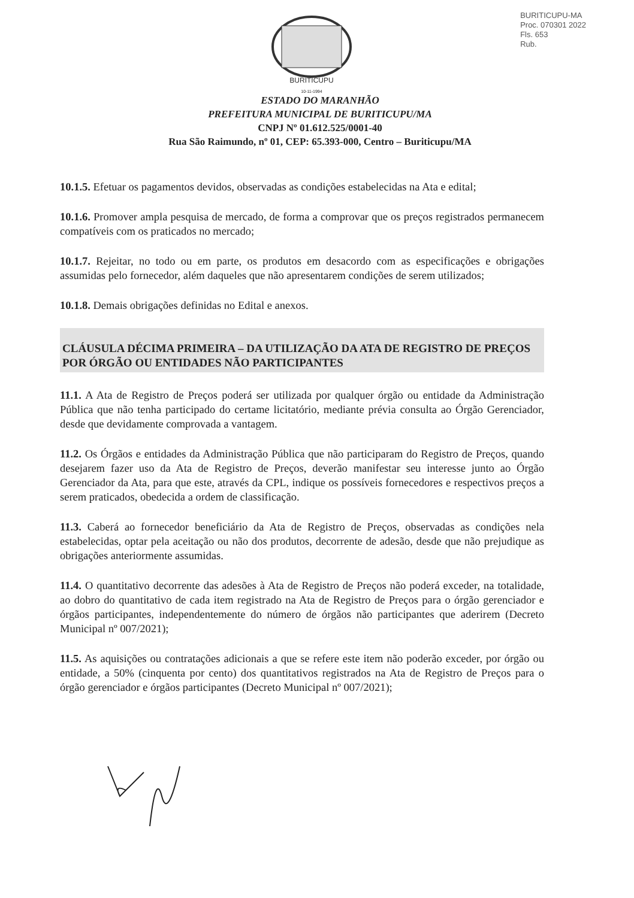BURITICUPU
10-11-1994
BURITICUPU-MA
Proc. 070301 2022
Fls. 653
Rub.
ESTADO DO MARANHÃO
PREFEITURA MUNICIPAL DE BURITICUPU/MA
CNPJ Nº 01.612.525/0001-40
Rua São Raimundo, nº 01, CEP: 65.393-000, Centro – Buriticupu/MA
10.1.5. Efetuar os pagamentos devidos, observadas as condições estabelecidas na Ata e edital;
10.1.6. Promover ampla pesquisa de mercado, de forma a comprovar que os preços registrados permanecem compatíveis com os praticados no mercado;
10.1.7. Rejeitar, no todo ou em parte, os produtos em desacordo com as especificações e obrigações assumidas pelo fornecedor, além daqueles que não apresentarem condições de serem utilizados;
10.1.8. Demais obrigações definidas no Edital e anexos.
CLÁUSULA DÉCIMA PRIMEIRA – DA UTILIZAÇÃO DA ATA DE REGISTRO DE PREÇOS POR ÓRGÃO OU ENTIDADES NÃO PARTICIPANTES
11.1. A Ata de Registro de Preços poderá ser utilizada por qualquer órgão ou entidade da Administração Pública que não tenha participado do certame licitatório, mediante prévia consulta ao Órgão Gerenciador, desde que devidamente comprovada a vantagem.
11.2. Os Órgãos e entidades da Administração Pública que não participaram do Registro de Preços, quando desejarem fazer uso da Ata de Registro de Preços, deverão manifestar seu interesse junto ao Órgão Gerenciador da Ata, para que este, através da CPL, indique os possíveis fornecedores e respectivos preços a serem praticados, obedecida a ordem de classificação.
11.3. Caberá ao fornecedor beneficiário da Ata de Registro de Preços, observadas as condições nela estabelecidas, optar pela aceitação ou não dos produtos, decorrente de adesão, desde que não prejudique as obrigações anteriormente assumidas.
11.4. O quantitativo decorrente das adesões à Ata de Registro de Preços não poderá exceder, na totalidade, ao dobro do quantitativo de cada item registrado na Ata de Registro de Preços para o órgão gerenciador e órgãos participantes, independentemente do número de órgãos não participantes que aderirem (Decreto Municipal nº 007/2021);
11.5. As aquisições ou contratações adicionais a que se refere este item não poderão exceder, por órgão ou entidade, a 50% (cinquenta por cento) dos quantitativos registrados na Ata de Registro de Preços para o órgão gerenciador e órgãos participantes (Decreto Municipal nº 007/2021);